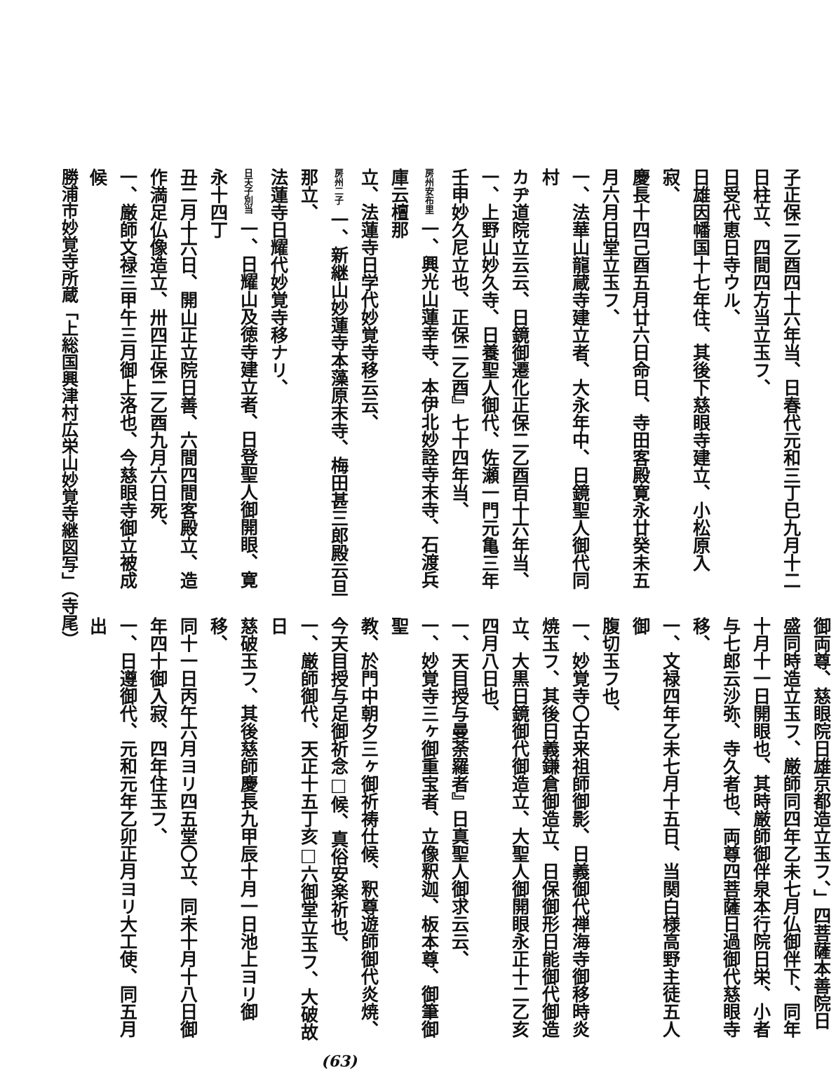子正保二乙酉四十六年当、日春代元和三丁巳九月十二
日柱立、四間四方当立玉フ、
日受代恵日寺ウル、
日雄因幡国十七年住、其後下慈眼寺建立、小松原入寂、
慶長十四己酉五月廿六日命日、寺田客殿寛永廿癸未五
月六月日堂立玉フ、
一、法華山龍蔵寺建立者、大永年中、日鏡聖人御代同村
カヂ道院立云云、日鏡御遷化正保二乙酉百十六年当、
一、上野山妙久寺、日養聖人御代、佐瀬一門元亀三年
壬申妙久尼立也、正保二乙酉』七十四年当、
房州安布里 一、興光山蓮幸寺、本伊北妙詮寺末寺、石渡兵庫云檀那
立、法蓮寺日学代妙覚寺移云云、
房州二子 一、新継山妙蓮寺本藻原末寺、梅田甚三郎殿云旦那立、
法蓮寺日耀代妙覚寺移ナリ、
日天子別当 一、日耀山及徳寺建立者、日登聖人御開眼、寛永十四丁
丑二月十六日、開山正立院日善、六間四間客殿立、造
作満足仏像造立、卅四正保二乙酉九月六日死、
一、厳師文禄三甲午三月御上洛也、今慈眼寺御立被成候
御両尊、慈眼院日雄京都造立玉フ、」四菩薩本善院日
盛同時造立玉フ、厳師同四年乙未七月仏御伴下、同年
十月十一日開眼也、其時厳師御伴泉本行院日栄、小者
与七郎云沙弥、寺久者也、両尊四菩薩日過御代慈眼寺
移、
一、文禄四年乙未七月十五日、当関白様高野主徒五人御
腹切玉フ也、
一、妙覚寺〇古来祖師御影、日義御代禅海寺御移時炎
焼玉フ、其後日義鎌倉御造立、日保御形日能御代御造
立、大黒日鏡御代御造立、大聖人御開眼永正十二乙亥
四月八日也、
一、天目授与曼荼羅者』日真聖人御求云云、
一、妙覚寺三ヶ御重宝者、立像釈迦、板本尊、御筆御聖
教、於門中朝夕三ヶ御祈祷仕候、釈尊遊師御代炎焼、
今天目授与足御祈念□候、真俗安楽祈也、
一、厳師御代、天正十五丁亥□六御堂立玉フ、大破故日
慈破玉フ、其後慈師慶長九甲辰十月一日池上ヨリ御移、
同十一日丙午六月ヨリ四五堂〇立、同未十月十八日御
年四十御入寂、四年住玉フ、
一、日遵御代、元和元年乙卯正月ヨリ大工使、同五月出
勝浦市妙覚寺所蔵「上総国興津村広栄山妙覚寺継図写」（寺尾）
(63)